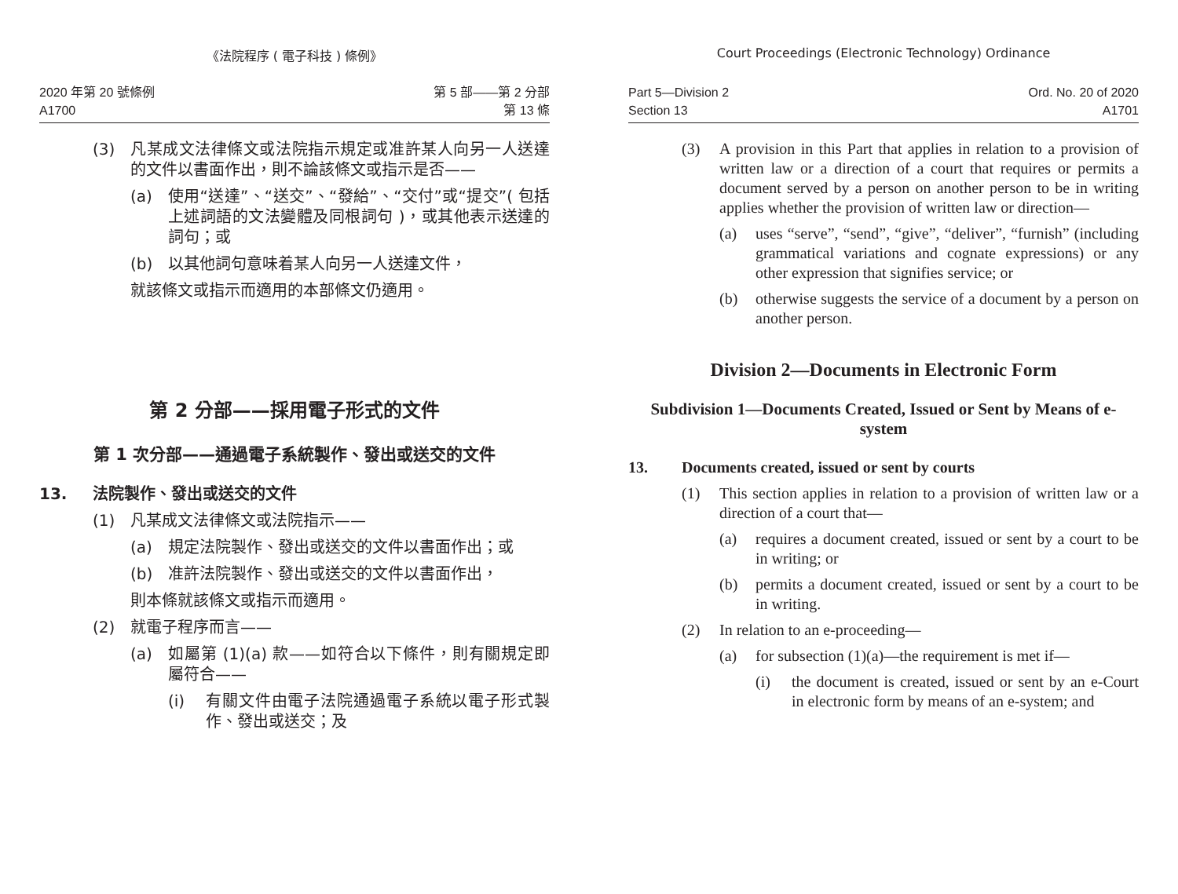《法院程序 ( 電子科技 ) 條例》
2020 年第 20 號條例
A1700
第 5 部——第 2 分部
第 13 條
(3) 凡某成文法律條文或法院指示規定或准許某人向另一人送達的文件以書面作出，則不論該條文或指示是否——
(a) 使用“送達”、“送交”、“發給”、“交付”或“提交”( 包括上述詞語的文法變體及同根詞句 )，或其他表示送達的詞句；或
(b) 以其他詞句意味着某人向另一人送達文件，
就該條文或指示而適用的本部條文仍適用。
第 2 分部——採用電子形式的文件
第 1 次分部——通過電子系統製作、發出或送交的文件
13. 法院製作、發出或送交的文件
(1) 凡某成文法律條文或法院指示——
(a) 規定法院製作、發出或送交的文件以書面作出；或
(b) 准許法院製作、發出或送交的文件以書面作出，
則本條就該條文或指示而適用。
(2) 就電子程序而言——
(a) 如屬第 (1)(a) 款——如符合以下條件，則有關規定即屬符合——
(i) 有關文件由電子法院通過電子系統以電子形式製作、發出或送交；及
Court Proceedings (Electronic Technology) Ordinance
Part 5—Division 2
Section 13
Ord. No. 20 of 2020
A1701
(3) A provision in this Part that applies in relation to a provision of written law or a direction of a court that requires or permits a document served by a person on another person to be in writing applies whether the provision of written law or direction—
(a) uses “serve”, “send”, “give”, “deliver”, “furnish” (including grammatical variations and cognate expressions) or any other expression that signifies service; or
(b) otherwise suggests the service of a document by a person on another person.
Division 2—Documents in Electronic Form
Subdivision 1—Documents Created, Issued or Sent by Means of e-system
13. Documents created, issued or sent by courts
(1) This section applies in relation to a provision of written law or a direction of a court that—
(a) requires a document created, issued or sent by a court to be in writing; or
(b) permits a document created, issued or sent by a court to be in writing.
(2) In relation to an e-proceeding—
(a) for subsection (1)(a)—the requirement is met if—
(i) the document is created, issued or sent by an e-Court in electronic form by means of an e-system; and